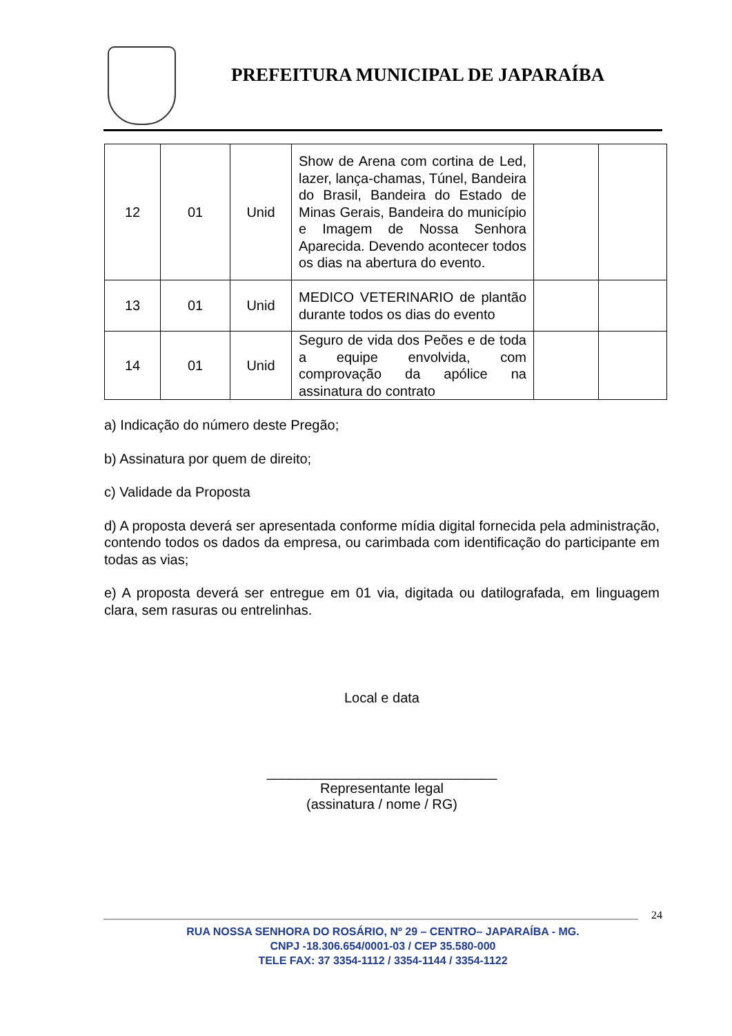PREFEITURA MUNICIPAL DE JAPARAÍBA
| 12 | 01 | Unid | Show de Arena com cortina de Led, lazer, lança-chamas, Túnel, Bandeira do Brasil, Bandeira do Estado de Minas Gerais, Bandeira do município e Imagem de Nossa Senhora Aparecida. Devendo acontecer todos os dias na abertura do evento. | | |
| 13 | 01 | Unid | MEDICO VETERINARIO de plantão durante todos os dias do evento | | |
| 14 | 01 | Unid | Seguro de vida dos Peões e de toda a equipe envolvida, com comprovação da apólice na assinatura do contrato | | |
a) Indicação do número deste Pregão;
b) Assinatura por quem de direito;
c) Validade da Proposta
d) A proposta deverá ser apresentada conforme mídia digital fornecida pela administração, contendo todos os dados da empresa, ou carimbada com identificação do participante em todas as vias;
e) A proposta deverá ser entregue em 01 via, digitada ou datilografada, em linguagem clara, sem rasuras ou entrelinhas.
Local e data
______________________________
Representante legal
(assinatura / nome / RG)
24
RUA NOSSA SENHORA DO ROSÁRIO, Nº 29 – CENTRO– JAPARAÍBA - MG.
CNPJ -18.306.654/0001-03 / CEP 35.580-000
TELE FAX: 37 3354-1112 / 3354-1144 / 3354-1122